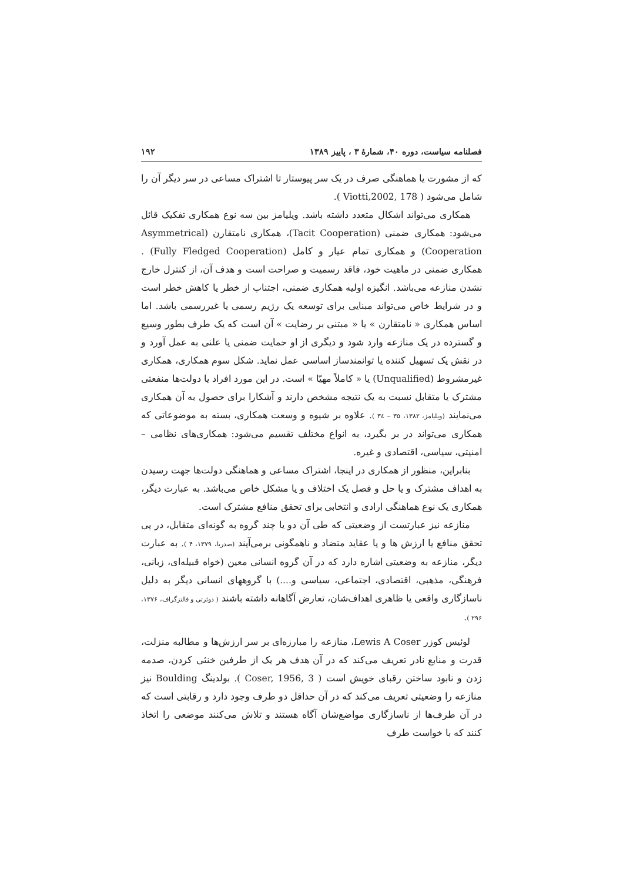فصلنامه سیاست، دوره ۴۰، شمارهٔ ۳ ، پاییز ۱۳۸۹ ۱۹۲
که از مشورت یا هماهنگی صرف در یک سر پیوستار تا اشتراک مساعی در سر دیگر آن را شامل می‌شود ( Viotti,2002, 178 ).
همکاری می‌تواند اشکال متعدد داشته باشد. ویلیامز بین سه نوع همکاری تفکیک قائل می‌شود: همکاری ضمنی (Tacit Cooperation)، همکاری نامتقارن (Asymmetrical Cooperation) و همکاری تمام عیار و کامل (Fully Fledged Cooperation) . همکاری ضمنی در ماهیت خود، فاقد رسمیت و صراحت است و هدف آن، از کنترل خارج نشدن منازعه می‌باشد. انگیزه اولیه همکاری ضمنی، اجتناب از خطر یا کاهش خطر است و در شرایط خاص می‌تواند مبنایی برای توسعه یک رژیم رسمی یا غیررسمی باشد. اما اساس همکاری « نامتقارن » یا « مبتنی بر رضایت » آن است که یک طرف بطور وسیع و گسترده در یک منازعه وارد شود و دیگری از او حمایت ضمنی یا علنی به عمل آورد و در نقش یک تسهیل کننده یا توانمندساز اساسی عمل نماید. شکل سوم همکاری، همکاری غیرمشروط (Unqualified) یا « کاملاً مهیّا » است. در این مورد افراد یا دولت‌ها منفعتی مشترک یا متقابل نسبت به یک نتیجه مشخص دارند و آشکارا برای حصول به آن همکاری می‌نمایند (ویلیامز، ۱۳۸۲، ۳۵ – ۳٤ ). علاوه بر شیوه و وسعت همکاری، بسته به موضوعاتی که همکاری می‌تواند در بر بگیرد، به انواع مختلف تقسیم می‌شود: همکاری‌های نظامی – امنیتی، سیاسی، اقتصادی و غیره.
بنابراین، منظور از همکاری در اینجا، اشتراک مساعی و هماهنگی دولت‌ها جهت رسیدن به اهداف مشترک و یا حل و فصل یک اختلاف و یا مشکل خاص می‌باشد. به عبارت دیگر، همکاری یک نوع هماهنگی ارادی و انتخابی برای تحقق منافع مشترک است.
منازعه نیز عبارتست از وضعیتی که طی آن دو یا چند گروه به گونه‌ای متقابل، در پی تحقق منافع یا ارزش ها و یا عقاید متضاد و ناهمگونی برمی‌آیند (صدریا، ۱۳۷۹، ۴ ). به عبارت دیگر، منازعه به وضعیتی اشاره دارد که در آن گروه انسانی معین (خواه قبیله‌ای، زبانی، فرهنگی، مذهبی، اقتصادی، اجتماعی، سیاسی و....) با گروههای انسانی دیگر به دلیل ناسازگاری واقعی یا ظاهری اهداف‌شان، تعارض آگاهانه داشته باشند ( دوئرتی و فالتزگراف، ۱۳۷۶، ۲۹۶ ).
لوئیس کوزر Lewis A Coser، منازعه را مبارزه‌ای بر سر ارزش‌ها و مطالبه منزلت، قدرت و منابع نادر تعریف می‌کند که در آن هدف هر یک از طرفین خنثی کردن، صدمه زدن و نابود ساختن رقبای خویش است ( Coser, 1956, 3 ). بولدینگ Boulding نیز منازعه را وضعیتی تعریف می‌کند که در آن حداقل دو طرف وجود دارد و رقابتی است که در آن طرف‌ها از ناسازگاری مواضع‌شان آگاه هستند و تلاش می‌کنند موضعی را اتخاذ کنند که با خواست طرف